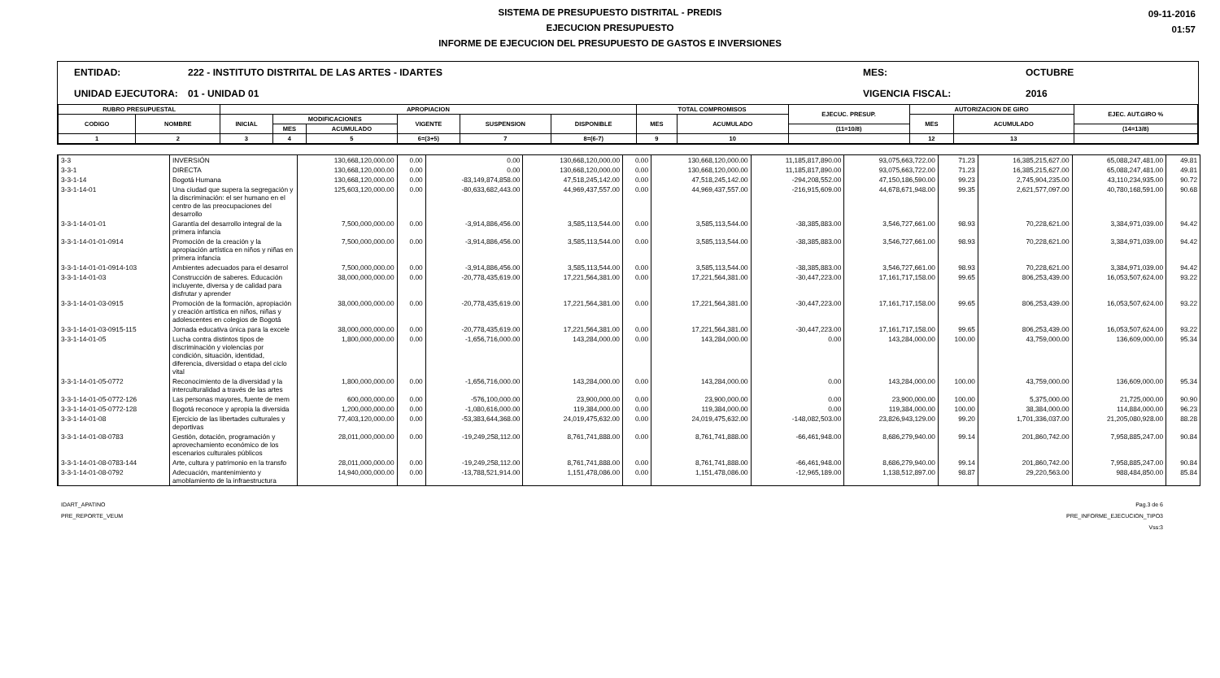SISTEMA DE PRESUPUESTO DISTRITAL - PREDIS
EJECUCION PRESUPUESTO
INFORME DE EJECUCION DEL PRESUPUESTO DE GASTOS E INVERSIONES
09-11-2016
01:57
ENTIDAD: 222 - INSTITUTO DISTRITAL DE LAS ARTES - IDARTES MES: OCTUBRE
UNIDAD EJECUTORA: 01 - UNIDAD 01 VIGENCIA FISCAL: 2016
| RUBRO PRESUPUESTAL | | APROPIACION | | | | | | TOTAL COMPROMISOS | | EJECUC. PRESUP. | AUTORIZACION DE GIRO | | EJEC. AUT.GIRO % |
| --- | --- | --- | --- | --- | --- | --- | --- | --- | --- | --- | --- | --- | --- |
| CODIGO | NOMBRE | INICIAL | MODIFICACIONES | | VIGENTE | SUSPENSION | DISPONIBLE | MES | ACUMULADO | | MES | ACUMULADO | |
| | | | MES | ACUMULADO | | | | | | (11=10/8) | | | (14=13/8) |
| 1 | 2 | 3 | 4 | 5 | 6=(3+5) | 7 | 8=(6-7) | 9 | 10 | | 12 | 13 | |
| 3-3 | INVERSIÓN | 130,668,120,000.00 | 0.00 | 0.00 | 130,668,120,000.00 | 0.00 | 130,668,120,000.00 | 11,185,817,890.00 | 93,075,663,722.00 | 71.23 | 16,385,215,627.00 | 65,088,247,481.00 | 49.81 |
| 3-3-1 | DIRECTA | 130,668,120,000.00 | 0.00 | 0.00 | 130,668,120,000.00 | 0.00 | 130,668,120,000.00 | 11,185,817,890.00 | 93,075,663,722.00 | 71.23 | 16,385,215,627.00 | 65,088,247,481.00 | 49.81 |
| 3-3-1-14 | Bogotá Humana | 130,668,120,000.00 | 0.00 | -83,149,874,858.00 | 47,518,245,142.00 | 0.00 | 47,518,245,142.00 | -294,208,552.00 | 47,150,186,590.00 | 99.23 | 2,745,904,235.00 | 43,110,234,935.00 | 90.72 |
| 3-3-1-14-01 | Una ciudad que supera la segregación y la discriminación: el ser humano en el centro de las preocupaciones del desarrollo | 125,603,120,000.00 | 0.00 | -80,633,682,443.00 | 44,969,437,557.00 | 0.00 | 44,969,437,557.00 | -216,915,609.00 | 44,678,671,948.00 | 99.35 | 2,621,577,097.00 | 40,780,168,591.00 | 90.68 |
| 3-3-1-14-01-01 | Garantía del desarrollo integral de la primera infancia | 7,500,000,000.00 | 0.00 | -3,914,886,456.00 | 3,585,113,544.00 | 0.00 | 3,585,113,544.00 | -38,385,883.00 | 3,546,727,661.00 | 98.93 | 70,228,621.00 | 3,384,971,039.00 | 94.42 |
| 3-3-1-14-01-01-0914 | Promoción de la creación y la apropiación artística en niños y niñas en primera infancia | 7,500,000,000.00 | 0.00 | -3,914,886,456.00 | 3,585,113,544.00 | 0.00 | 3,585,113,544.00 | -38,385,883.00 | 3,546,727,661.00 | 98.93 | 70,228,621.00 | 3,384,971,039.00 | 94.42 |
| 3-3-1-14-01-01-0914-103 | Ambientes adecuados para el desarrol | 7,500,000,000.00 | 0.00 | -3,914,886,456.00 | 3,585,113,544.00 | 0.00 | 3,585,113,544.00 | -38,385,883.00 | 3,546,727,661.00 | 98.93 | 70,228,621.00 | 3,384,971,039.00 | 94.42 |
| 3-3-1-14-01-03 | Construcción de saberes. Educación incluyente, diversa y de calidad para disfrutar y aprender | 38,000,000,000.00 | 0.00 | -20,778,435,619.00 | 17,221,564,381.00 | 0.00 | 17,221,564,381.00 | -30,447,223.00 | 17,161,717,158.00 | 99.65 | 806,253,439.00 | 16,053,507,624.00 | 93.22 |
| 3-3-1-14-01-03-0915 | Promoción de la formación, apropiación y creación artística en niños, niñas y adolescentes en colegios de Bogotá | 38,000,000,000.00 | 0.00 | -20,778,435,619.00 | 17,221,564,381.00 | 0.00 | 17,221,564,381.00 | -30,447,223.00 | 17,161,717,158.00 | 99.65 | 806,253,439.00 | 16,053,507,624.00 | 93.22 |
| 3-3-1-14-01-03-0915-115 | Jornada educativa única para la excele | 38,000,000,000.00 | 0.00 | -20,778,435,619.00 | 17,221,564,381.00 | 0.00 | 17,221,564,381.00 | -30,447,223.00 | 17,161,717,158.00 | 99.65 | 806,253,439.00 | 16,053,507,624.00 | 93.22 |
| 3-3-1-14-01-05 | Lucha contra distintos tipos de discriminación y violencias por condición, situación, identidad, diferencia, diversidad o etapa del ciclo vital | 1,800,000,000.00 | 0.00 | -1,656,716,000.00 | 143,284,000.00 | 0.00 | 143,284,000.00 | 0.00 | 143,284,000.00 | 100.00 | 43,759,000.00 | 136,609,000.00 | 95.34 |
| 3-3-1-14-01-05-0772 | Reconocimiento de la diversidad y la interculturalidad a través de las artes | 1,800,000,000.00 | 0.00 | -1,656,716,000.00 | 143,284,000.00 | 0.00 | 143,284,000.00 | 0.00 | 143,284,000.00 | 100.00 | 43,759,000.00 | 136,609,000.00 | 95.34 |
| 3-3-1-14-01-05-0772-126 | Las personas mayores, fuente de mem | 600,000,000.00 | 0.00 | -576,100,000.00 | 23,900,000.00 | 0.00 | 23,900,000.00 | 0.00 | 23,900,000.00 | 100.00 | 5,375,000.00 | 21,725,000.00 | 90.90 |
| 3-3-1-14-01-05-0772-128 | Bogotá reconoce y apropia la diversida | 1,200,000,000.00 | 0.00 | -1,080,616,000.00 | 119,384,000.00 | 0.00 | 119,384,000.00 | 0.00 | 119,384,000.00 | 100.00 | 38,384,000.00 | 114,884,000.00 | 96.23 |
| 3-3-1-14-01-08 | Ejercicio de las libertades culturales y deportivas | 77,403,120,000.00 | 0.00 | -53,383,644,368.00 | 24,019,475,632.00 | 0.00 | 24,019,475,632.00 | -148,082,503.00 | 23,826,943,129.00 | 99.20 | 1,701,336,037.00 | 21,205,080,928.00 | 88.28 |
| 3-3-1-14-01-08-0783 | Gestión, dotación, programación y aprovechamiento económico de los escenarios culturales públicos | 28,011,000,000.00 | 0.00 | -19,249,258,112.00 | 8,761,741,888.00 | 0.00 | 8,761,741,888.00 | -66,461,948.00 | 8,686,279,940.00 | 99.14 | 201,860,742.00 | 7,958,885,247.00 | 90.84 |
| 3-3-1-14-01-08-0783-144 | Arte, cultura y patrimonio en la transfo | 28,011,000,000.00 | 0.00 | -19,249,258,112.00 | 8,761,741,888.00 | 0.00 | 8,761,741,888.00 | -66,461,948.00 | 8,686,279,940.00 | 99.14 | 201,860,742.00 | 7,958,885,247.00 | 90.84 |
| 3-3-1-14-01-08-0792 | Adecuación, mantenimiento y amoblamiento de la infraestructura | 14,940,000,000.00 | 0.00 | -13,788,521,914.00 | 1,151,478,086.00 | 0.00 | 1,151,478,086.00 | -12,965,189.00 | 1,138,512,897.00 | 98.87 | 29,220,563.00 | 988,484,850.00 | 85.84 |
IDART_APATINO
PRE_REPORTE_VEUM
Pag.3 de 6
PRE_INFORME_EJECUCION_TIPO3
Vss:3